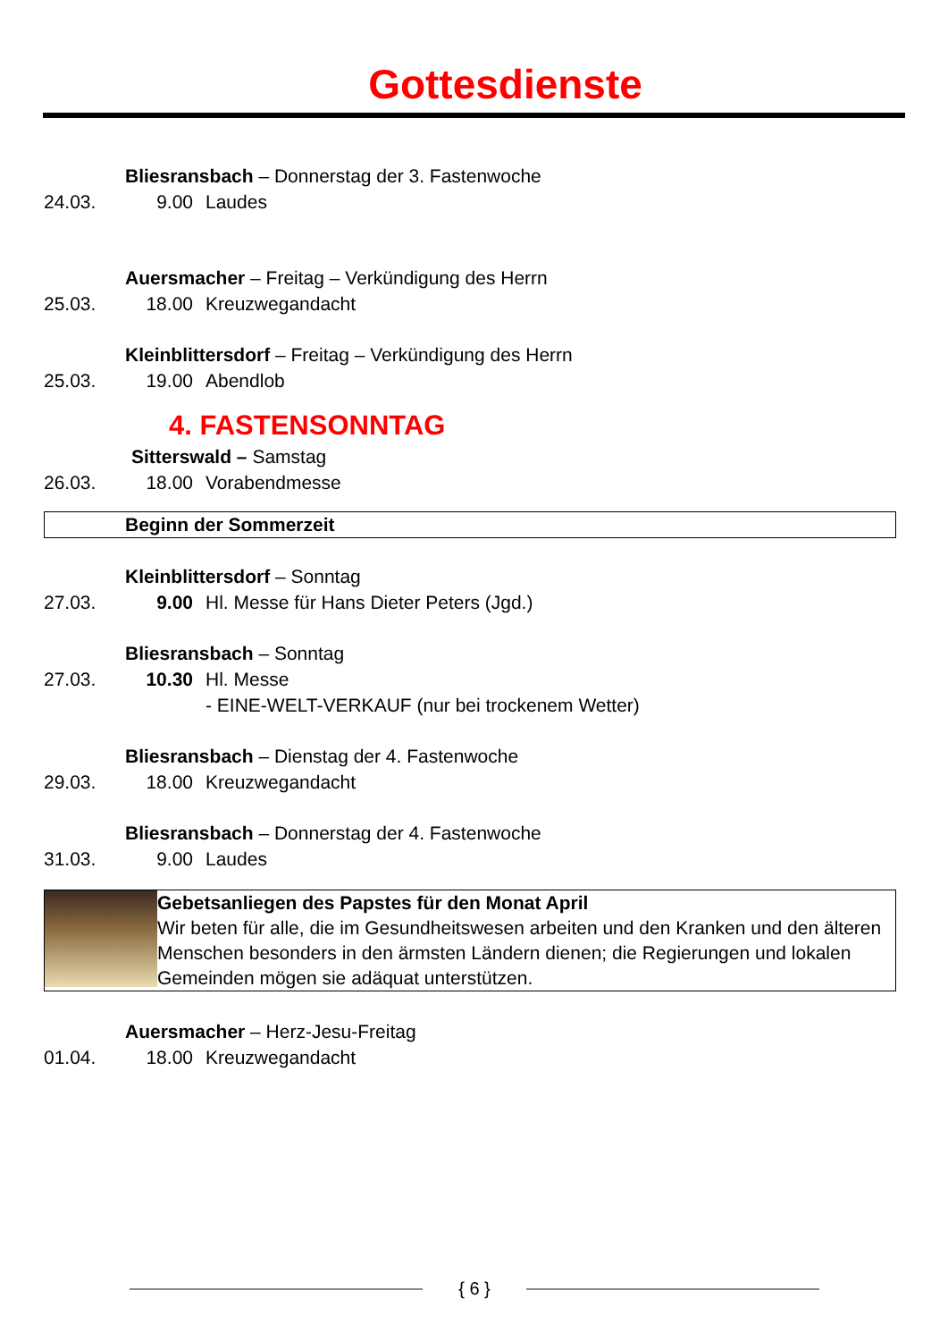Gottesdienste
Bliesransbach – Donnerstag der 3. Fastenwoche
24.03. 9.00 Laudes
Auersmacher – Freitag – Verkündigung des Herrn
25.03. 18.00 Kreuzwegandacht
Kleinblittersdorf – Freitag – Verkündigung des Herrn
25.03. 19.00 Abendlob
4. FASTENSONNTAG
Sitterswald – Samstag
26.03. 18.00 Vorabendmesse
Beginn der Sommerzeit
Kleinblittersdorf – Sonntag
27.03. 9.00 Hl. Messe für Hans Dieter Peters (Jgd.)
Bliesransbach – Sonntag
27.03. 10.30 Hl. Messe
- EINE-WELT-VERKAUF (nur bei trockenem Wetter)
Bliesransbach – Dienstag der 4. Fastenwoche
29.03. 18.00 Kreuzwegandacht
Bliesransbach – Donnerstag der 4. Fastenwoche
31.03. 9.00 Laudes
Gebetsanliegen des Papstes für den Monat April
Wir beten für alle, die im Gesundheitswesen arbeiten und den Kranken und den älteren Menschen besonders in den ärmsten Ländern dienen; die Regierungen und lokalen Gemeinden mögen sie adäquat unterstützen.
Auersmacher – Herz-Jesu-Freitag
01.04. 18.00 Kreuzwegandacht
{ 6 }